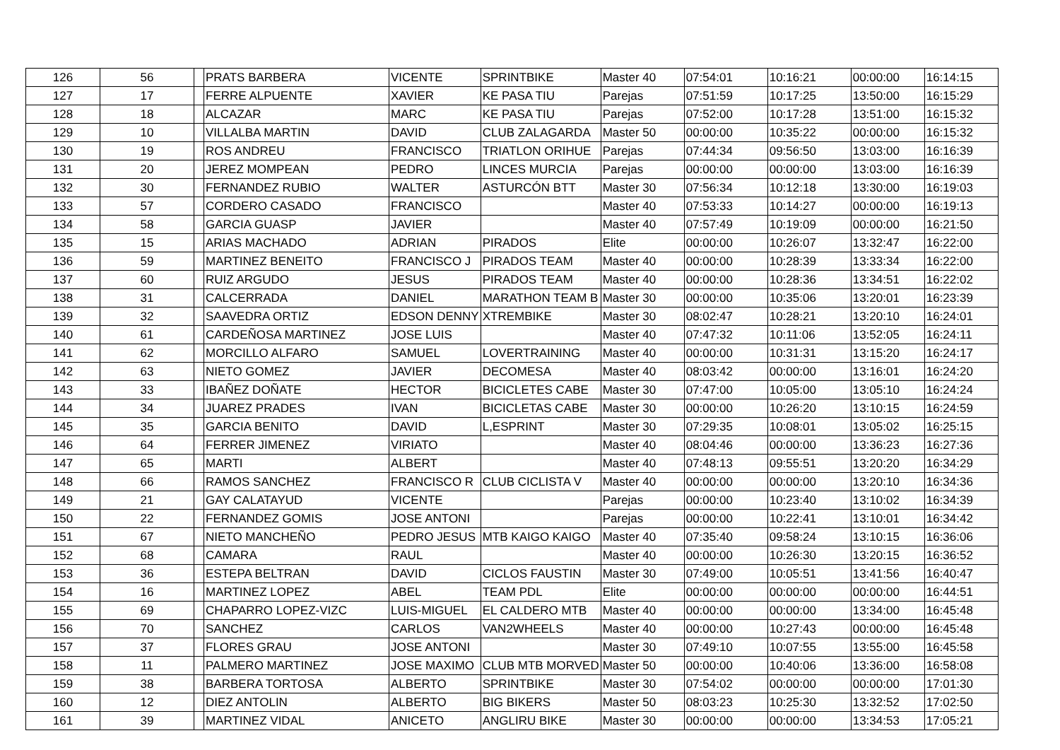| 126 | 56 | | PRATS BARBERA | VICENTE | SPRINTBIKE | Master 40 | 07:54:01 | 10:16:21 | 00:00:00 | 16:14:15 |
| 127 | 17 | | FERRE ALPUENTE | XAVIER | KE PASA TIU | Parejas | 07:51:59 | 10:17:25 | 13:50:00 | 16:15:29 |
| 128 | 18 | | ALCAZAR | MARC | KE PASA TIU | Parejas | 07:52:00 | 10:17:28 | 13:51:00 | 16:15:32 |
| 129 | 10 | | VILLALBA MARTIN | DAVID | CLUB ZALAGARDA | Master 50 | 00:00:00 | 10:35:22 | 00:00:00 | 16:15:32 |
| 130 | 19 | | ROS ANDREU | FRANCISCO | TRIATLON ORIHUE | Parejas | 07:44:34 | 09:56:50 | 13:03:00 | 16:16:39 |
| 131 | 20 | | JEREZ MOMPEAN | PEDRO | LINCES MURCIA | Parejas | 00:00:00 | 00:00:00 | 13:03:00 | 16:16:39 |
| 132 | 30 | | FERNANDEZ RUBIO | WALTER | ASTURCÓN BTT | Master 30 | 07:56:34 | 10:12:18 | 13:30:00 | 16:19:03 |
| 133 | 57 | | CORDERO CASADO | FRANCISCO | | Master 40 | 07:53:33 | 10:14:27 | 00:00:00 | 16:19:13 |
| 134 | 58 | | GARCIA GUASP | JAVIER | | Master 40 | 07:57:49 | 10:19:09 | 00:00:00 | 16:21:50 |
| 135 | 15 | | ARIAS MACHADO | ADRIAN | PIRADOS | Elite | 00:00:00 | 10:26:07 | 13:32:47 | 16:22:00 |
| 136 | 59 | | MARTINEZ BENEITO | FRANCISCO J | PIRADOS TEAM | Master 40 | 00:00:00 | 10:28:39 | 13:33:34 | 16:22:00 |
| 137 | 60 | | RUIZ ARGUDO | JESUS | PIRADOS TEAM | Master 40 | 00:00:00 | 10:28:36 | 13:34:51 | 16:22:02 |
| 138 | 31 | | CALCERRADA | DANIEL | MARATHON TEAM B | Master 30 | 00:00:00 | 10:35:06 | 13:20:01 | 16:23:39 |
| 139 | 32 | | SAAVEDRA ORTIZ | EDSON DENNY | XTREMBIKE | Master 30 | 08:02:47 | 10:28:21 | 13:20:10 | 16:24:01 |
| 140 | 61 | | CARDEÑOSA MARTINEZ | JOSE LUIS | | Master 40 | 07:47:32 | 10:11:06 | 13:52:05 | 16:24:11 |
| 141 | 62 | | MORCILLO ALFARO | SAMUEL | LOVERTRAINING | Master 40 | 00:00:00 | 10:31:31 | 13:15:20 | 16:24:17 |
| 142 | 63 | | NIETO GOMEZ | JAVIER | DECOMESA | Master 40 | 08:03:42 | 00:00:00 | 13:16:01 | 16:24:20 |
| 143 | 33 | | IBAÑEZ DOÑATE | HECTOR | BICICLETES CABE | Master 30 | 07:47:00 | 10:05:00 | 13:05:10 | 16:24:24 |
| 144 | 34 | | JUAREZ PRADES | IVAN | BICICLETAS CABE | Master 30 | 00:00:00 | 10:26:20 | 13:10:15 | 16:24:59 |
| 145 | 35 | | GARCIA BENITO | DAVID | L,ESPRINT | Master 30 | 07:29:35 | 10:08:01 | 13:05:02 | 16:25:15 |
| 146 | 64 | | FERRER JIMENEZ | VIRIATO | | Master 40 | 08:04:46 | 00:00:00 | 13:36:23 | 16:27:36 |
| 147 | 65 | | MARTI | ALBERT | | Master 40 | 07:48:13 | 09:55:51 | 13:20:20 | 16:34:29 |
| 148 | 66 | | RAMOS SANCHEZ | FRANCISCO R | CLUB CICLISTA V | Master 40 | 00:00:00 | 00:00:00 | 13:20:10 | 16:34:36 |
| 149 | 21 | | GAY CALATAYUD | VICENTE | | Parejas | 00:00:00 | 10:23:40 | 13:10:02 | 16:34:39 |
| 150 | 22 | | FERNANDEZ GOMIS | JOSE ANTONI | | Parejas | 00:00:00 | 10:22:41 | 13:10:01 | 16:34:42 |
| 151 | 67 | | NIETO MANCHEÑO | PEDRO JESUS | MTB KAIGO KAIGO | Master 40 | 07:35:40 | 09:58:24 | 13:10:15 | 16:36:06 |
| 152 | 68 | | CAMARA | RAUL | | Master 40 | 00:00:00 | 10:26:30 | 13:20:15 | 16:36:52 |
| 153 | 36 | | ESTEPA BELTRAN | DAVID | CICLOS FAUSTIN | Master 30 | 07:49:00 | 10:05:51 | 13:41:56 | 16:40:47 |
| 154 | 16 | | MARTINEZ LOPEZ | ABEL | TEAM PDL | Elite | 00:00:00 | 00:00:00 | 00:00:00 | 16:44:51 |
| 155 | 69 | | CHAPARRO LOPEZ-VIZC | LUIS-MIGUEL | EL CALDERO MTB | Master 40 | 00:00:00 | 00:00:00 | 13:34:00 | 16:45:48 |
| 156 | 70 | | SANCHEZ | CARLOS | VAN2WHEELS | Master 40 | 00:00:00 | 10:27:43 | 00:00:00 | 16:45:48 |
| 157 | 37 | | FLORES GRAU | JOSE ANTONI | | Master 30 | 07:49:10 | 10:07:55 | 13:55:00 | 16:45:58 |
| 158 | 11 | | PALMERO MARTINEZ | JOSE MAXIMO | CLUB MTB MORVED | Master 50 | 00:00:00 | 10:40:06 | 13:36:00 | 16:58:08 |
| 159 | 38 | | BARBERA TORTOSA | ALBERTO | SPRINTBIKE | Master 30 | 07:54:02 | 00:00:00 | 00:00:00 | 17:01:30 |
| 160 | 12 | | DIEZ ANTOLIN | ALBERTO | BIG BIKERS | Master 50 | 08:03:23 | 10:25:30 | 13:32:52 | 17:02:50 |
| 161 | 39 | | MARTINEZ VIDAL | ANICETO | ANGLIRU BIKE | Master 30 | 00:00:00 | 00:00:00 | 13:34:53 | 17:05:21 |